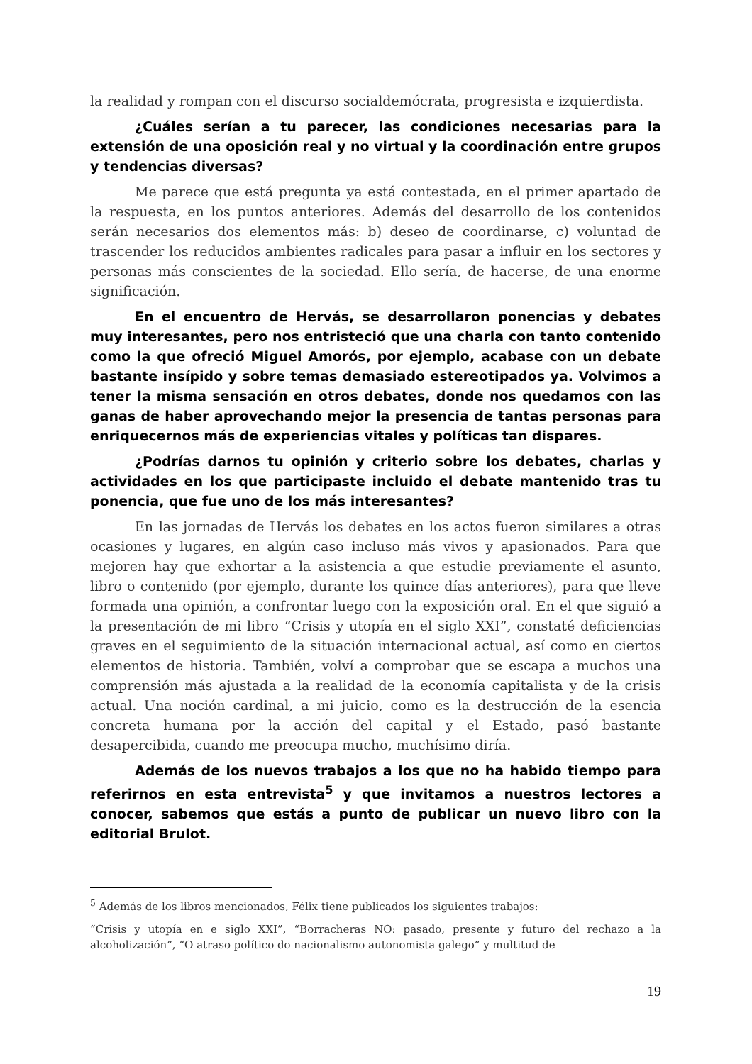la realidad y rompan con el discurso socialdemócrata, progresista e izquierdista.
¿Cuáles serían a tu parecer, las condiciones necesarias para la extensión de una oposición real y no virtual y la coordinación entre grupos y tendencias diversas?
Me parece que está pregunta ya está contestada, en el primer apartado de la respuesta, en los puntos anteriores. Además del desarrollo de los contenidos serán necesarios dos elementos más: b) deseo de coordinarse, c) voluntad de trascender los reducidos ambientes radicales para pasar a influir en los sectores y personas más conscientes de la sociedad. Ello sería, de hacerse, de una enorme significación.
En el encuentro de Hervás, se desarrollaron ponencias y debates muy interesantes, pero nos entristeció que una charla con tanto contenido como la que ofreció Miguel Amorós, por ejemplo, acabase con un debate bastante insípido y sobre temas demasiado estereotipados ya. Volvimos a tener la misma sensación en otros debates, donde nos quedamos con las ganas de haber aprovechando mejor la presencia de tantas personas para enriquecernos más de experiencias vitales y políticas tan dispares.
¿Podrías darnos tu opinión y criterio sobre los debates, charlas y actividades en los que participaste incluido el debate mantenido tras tu ponencia, que fue uno de los más interesantes?
En las jornadas de Hervás los debates en los actos fueron similares a otras ocasiones y lugares, en algún caso incluso más vivos y apasionados. Para que mejoren hay que exhortar a la asistencia a que estudie previamente el asunto, libro o contenido (por ejemplo, durante los quince días anteriores), para que lleve formada una opinión, a confrontar luego con la exposición oral. En el que siguió a la presentación de mi libro “Crisis y utopía en el siglo XXI”, constaté deficiencias graves en el seguimiento de la situación internacional actual, así como en ciertos elementos de historia. También, volví a comprobar que se escapa a muchos una comprensión más ajustada a la realidad de la economía capitalista y de la crisis actual. Una noción cardinal, a mi juicio, como es la destrucción de la esencia concreta humana por la acción del capital y el Estado, pasó bastante desapercibida, cuando me preocupa mucho, muchísimo diría.
Además de los nuevos trabajos a los que no ha habido tiempo para referirnos en esta entrevista<sup>5</sup> y que invitamos a nuestros lectores a conocer, sabemos que estás a punto de publicar un nuevo libro con la editorial Brulot.
<sup>5</sup> Además de los libros mencionados, Félix tiene publicados los siguientes trabajos:
“Crisis y utopía en e siglo XXI”, “Borracheras NO: pasado, presente y futuro del rechazo a la alcoholización”, “O atraso político do nacionalismo autonomista galego” y multitud de
19